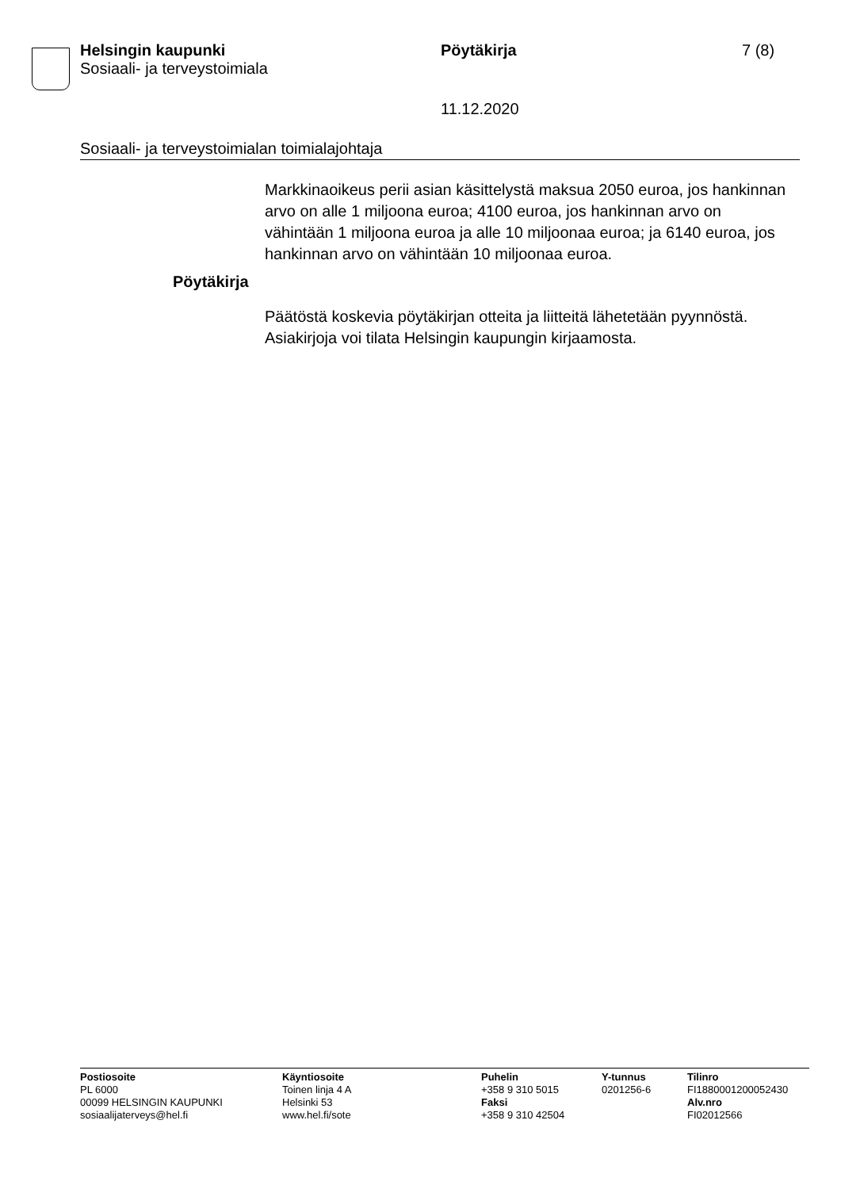Helsingin kaupunki
Sosiaali- ja terveystoimiala
Pöytäkirja 7 (8)
11.12.2020
Sosiaali- ja terveystoimialan toimialajohtaja
Markkinaoikeus perii asian käsittelystä maksua 2050 euroa, jos hankinnan arvo on alle 1 miljoona euroa; 4100 euroa, jos hankinnan arvo on vähintään 1 miljoona euroa ja alle 10 miljoonaa euroa; ja 6140 euroa, jos hankinnan arvo on vähintään 10 miljoonaa euroa.
Pöytäkirja
Päätöstä koskevia pöytäkirjan otteita ja liitteitä lähetetään pyynnöstä. Asiakirjoja voi tilata Helsingin kaupungin kirjaamosta.
Postiosoite
PL 6000
00099 HELSINGIN KAUPUNKI
sosiaalijaterveys@hel.fi
Käyntiosoite
Toinen linja 4 A
Helsinki 53
www.hel.fi/sote
Puhelin
+358 9 310 5015
Faksi
+358 9 310 42504
Y-tunnus
0201256-6
Tilinro
FI1880001200052430
Alv.nro
FI02012566